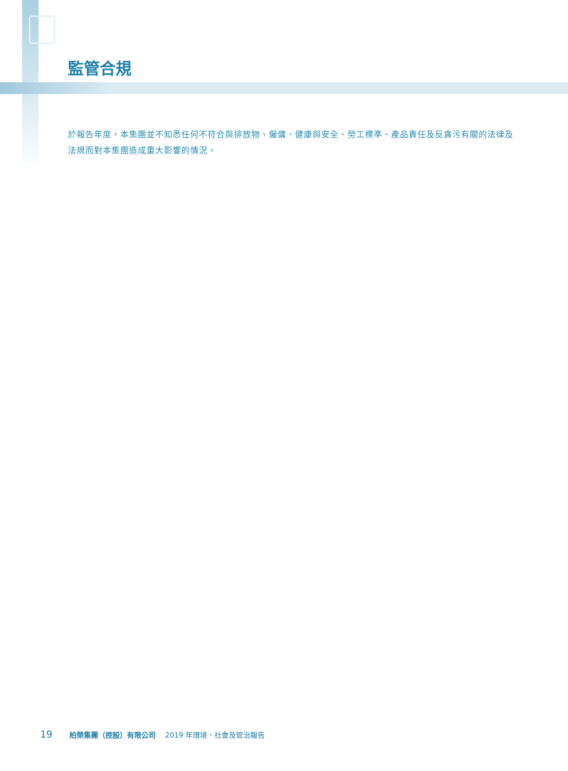監管合規
於報告年度，本集團並不知悉任何不符合與排放物、僱傭、健康與安全、勞工標準、產品責任及反貪污有關的法律及法規而對本集團造成重大影響的情況。
19 柏榮集團（控股）有限公司 2019 年環境、社會及管治報告